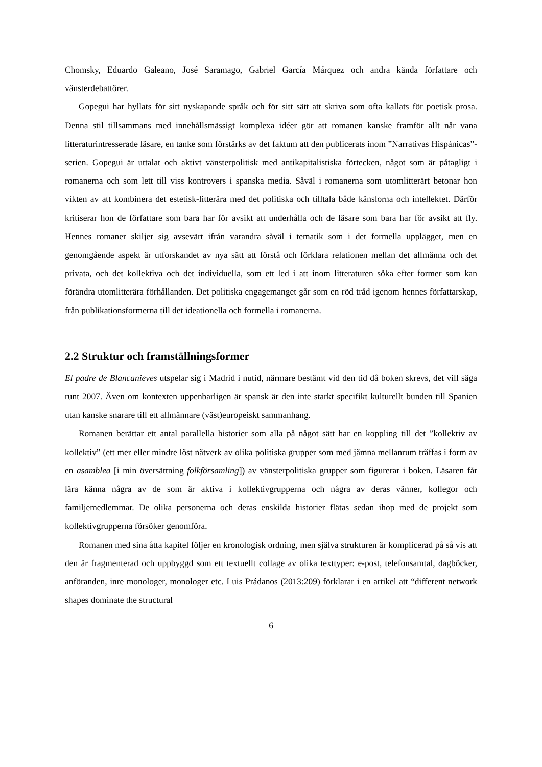Chomsky, Eduardo Galeano, José Saramago, Gabriel García Márquez och andra kända författare och vänsterdebattörer.
Gopegui har hyllats för sitt nyskapande språk och för sitt sätt att skriva som ofta kallats för poetisk prosa. Denna stil tillsammans med innehållsmässigt komplexa idéer gör att romanen kanske framför allt når vana litteraturintresserade läsare, en tanke som förstärks av det faktum att den publicerats inom ”Narrativas Hispánicas”-serien. Gopegui är uttalat och aktivt vänsterpolitisk med antikapitalistiska förtecken, något som är påtagligt i romanerna och som lett till viss kontrovers i spanska media. Såväl i romanerna som utomlitterärt betonar hon vikten av att kombinera det estetisk-litterära med det politiska och tilltala både känslorna och intellektet. Därför kritiserar hon de författare som bara har för avsikt att underhålla och de läsare som bara har för avsikt att fly. Hennes romaner skiljer sig avsevärt ifrån varandra såväl i tematik som i det formella upplägget, men en genomgående aspekt är utforskandet av nya sätt att förstå och förklara relationen mellan det allmänna och det privata, och det kollektiva och det individuella, som ett led i att inom litteraturen söka efter former som kan förändra utomlitterära förhållanden. Det politiska engagemanget går som en röd tråd igenom hennes författarskap, från publikationsformerna till det ideationella och formella i romanerna.
2.2 Struktur och framställningsformer
El padre de Blancanieves utspelar sig i Madrid i nutid, närmare bestämt vid den tid då boken skrevs, det vill säga runt 2007. Även om kontexten uppenbarligen är spansk är den inte starkt specifikt kulturellt bunden till Spanien utan kanske snarare till ett allmännare (väst)europeiskt sammanhang.
Romanen berättar ett antal parallella historier som alla på något sätt har en koppling till det ”kollektiv av kollektiv” (ett mer eller mindre löst nätverk av olika politiska grupper som med jämna mellanrum träffas i form av en asamblea [i min översättning folkförsamling]) av vänsterpolitiska grupper som figurerar i boken. Läsaren får lära känna några av de som är aktiva i kollektivgrupperna och några av deras vänner, kollegor och familjemedlemmar. De olika personerna och deras enskilda historier flätas sedan ihop med de projekt som kollektivgrupperna försöker genomföra.
Romanen med sina åtta kapitel följer en kronologisk ordning, men själva strukturen är komplicerad på så vis att den är fragmenterad och uppbyggd som ett textuellt collage av olika texttyper: e-post, telefonsamtal, dagböcker, anföranden, inre monologer, monologer etc. Luis Prádanos (2013:209) förklarar i en artikel att “different network shapes dominate the structural
6